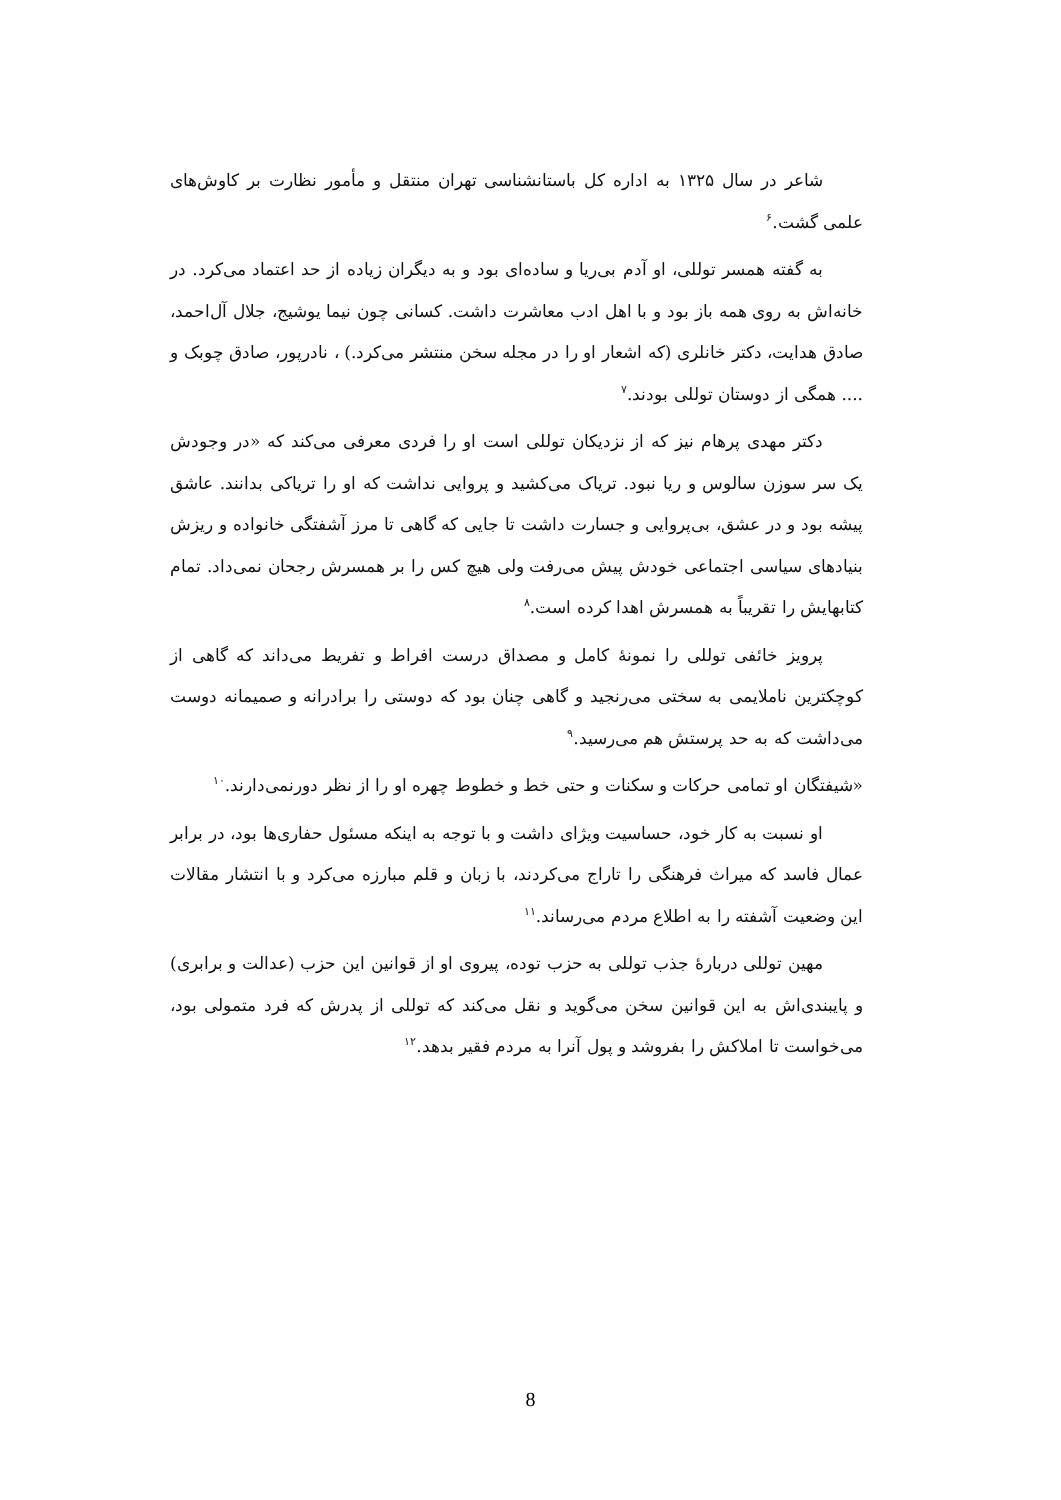شاعر در سال ۱۳۲۵ به اداره کل باستانشناسی تهران منتقل و مأمور نظارت بر کاوش‌های علمی گشت.<sup>۶</sup>
به گفته همسر توللی، او آدم بی‌ریا و ساده‌ای بود و به دیگران زیاده از حد اعتماد می‌کرد. در خانه‌اش به روی همه باز بود و با اهل ادب معاشرت داشت. کسانی چون نیما یوشیج، جلال آل‌احمد، صادق هدایت، دکتر خانلری (که اشعار او را در مجله سخن منتشر می‌کرد.) ، نادرپور، صادق چوبک و .... همگی از دوستان توللی بودند.<sup>۷</sup>
دکتر مهدی پرهام نیز که از نزدیکان توللی است او را فردی معرفی می‌کند که «در وجودش یک سر سوزن سالوس و ریا نبود. تریاک می‌کشید و پروایی نداشت که او را تریاکی بدانند. عاشق پیشه بود و در عشق، بی‌پروایی و جسارت داشت تا جایی که گاهی تا مرز آشفتگی خانواده و ریزش بنیادهای سیاسی اجتماعی خودش پیش می‌رفت ولی هیچ کس را بر همسرش رجحان نمی‌داد. تمام کتابهایش را تقریباً به همسرش اهدا کرده است.<sup>۸</sup>
پرویز خائفی توللی را نمونهٔ کامل و مصداق درست افراط و تفریط می‌داند که گاهی از کوچکترین ناملایمی به سختی می‌رنجید و گاهی چنان بود که دوستی را برادرانه و صمیمانه دوست می‌داشت که به حد پرستش هم می‌رسید.<sup>۹</sup>
«شیفتگان او تمامی حرکات و سکنات و حتی خط و خطوط چهره او را از نظر دورنمی‌دارند.<sup>۱۰</sup>
او نسبت به کار خود، حساسیت ویژای داشت و با توجه به اینکه مسئول حفاری‌ها بود، در برابر عمال فاسد که میراث فرهنگی را تاراج می‌کردند، با زبان و قلم مبارزه می‌کرد و با انتشار مقالات این وضعیت آشفته را به اطلاع مردم می‌رساند.<sup>۱۱</sup>
مهین توللی دربارهٔ جذب توللی به حزب توده، پیروی او از قوانین این حزب (عدالت و برابری) و پایبندی‌اش به این قوانین سخن می‌گوید و نقل می‌کند که توللی از پدرش که فرد متمولی بود، می‌خواست تا املاکش را بفروشد و پول آنرا به مردم فقیر بدهد.<sup>۱۲</sup>
8